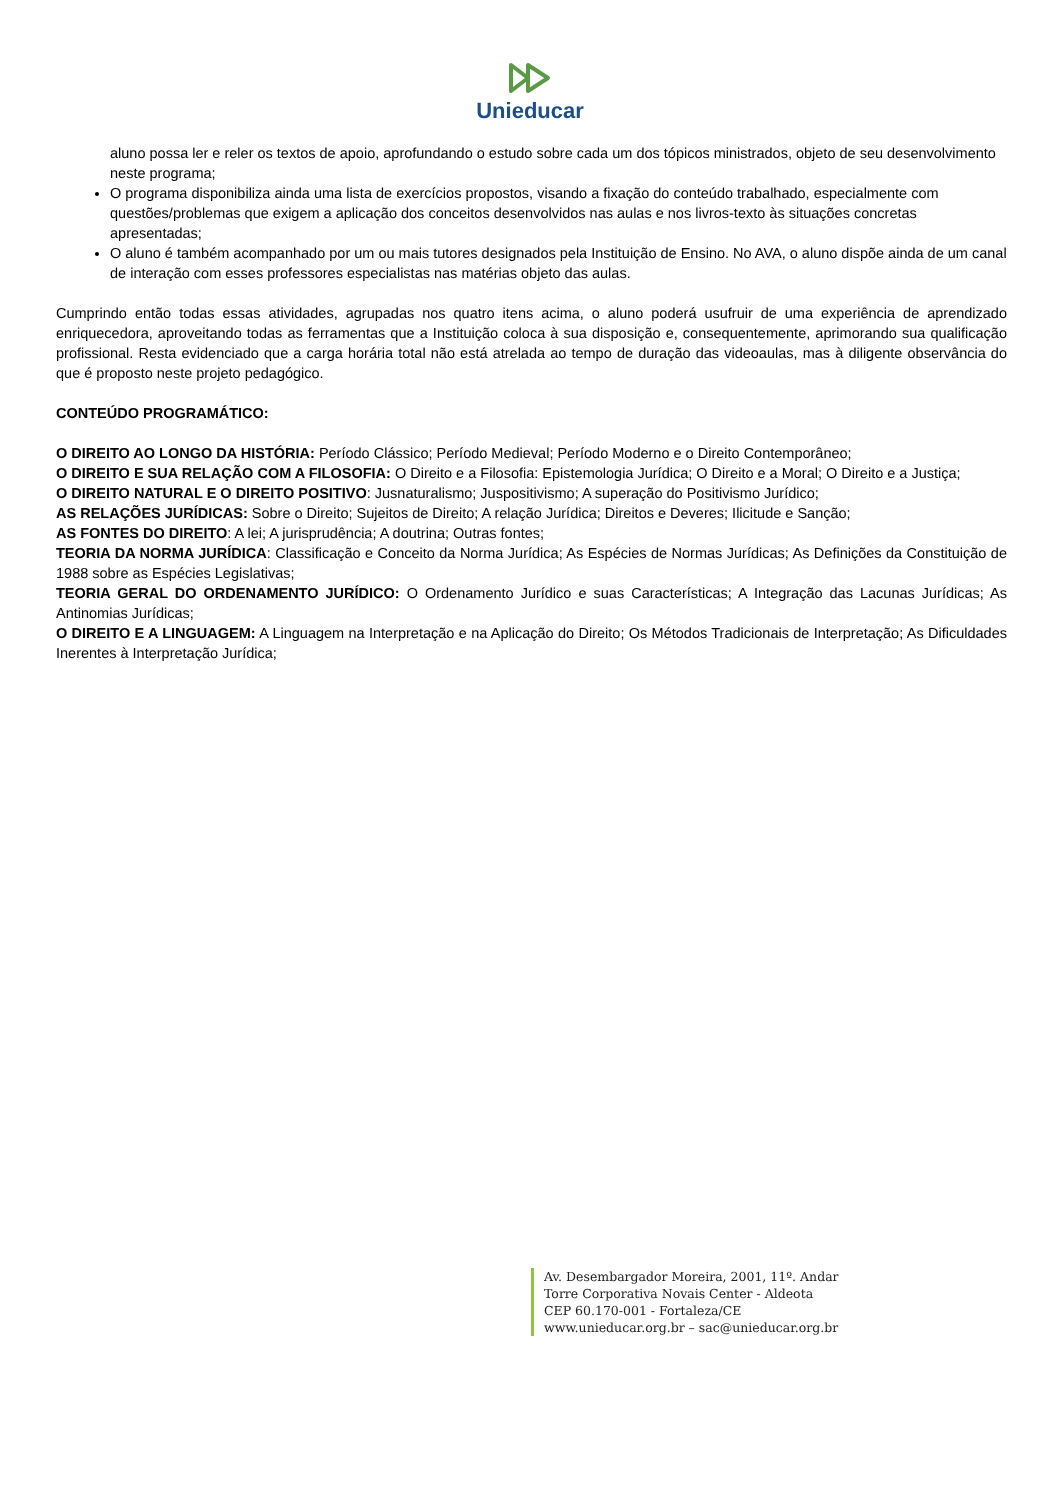Unieducar
aluno possa ler e reler os textos de apoio, aprofundando o estudo sobre cada um dos tópicos ministrados, objeto de seu desenvolvimento neste programa;
O programa disponibiliza ainda uma lista de exercícios propostos, visando a fixação do conteúdo trabalhado, especialmente com questões/problemas que exigem a aplicação dos conceitos desenvolvidos nas aulas e nos livros-texto às situações concretas apresentadas;
O aluno é também acompanhado por um ou mais tutores designados pela Instituição de Ensino. No AVA, o aluno dispõe ainda de um canal de interação com esses professores especialistas nas matérias objeto das aulas.
Cumprindo então todas essas atividades, agrupadas nos quatro itens acima, o aluno poderá usufruir de uma experiência de aprendizado enriquecedora, aproveitando todas as ferramentas que a Instituição coloca à sua disposição e, consequentemente, aprimorando sua qualificação profissional. Resta evidenciado que a carga horária total não está atrelada ao tempo de duração das videoaulas, mas à diligente observância do que é proposto neste projeto pedagógico.
CONTEÚDO PROGRAMÁTICO:
O DIREITO AO LONGO DA HISTÓRIA: Período Clássico; Período Medieval; Período Moderno e o Direito Contemporâneo;
O DIREITO E SUA RELAÇÃO COM A FILOSOFIA: O Direito e a Filosofia: Epistemologia Jurídica; O Direito e a Moral; O Direito e a Justiça;
O DIREITO NATURAL E O DIREITO POSITIVO: Jusnaturalismo; Juspositivismo; A superação do Positivismo Jurídico;
AS RELAÇÕES JURÍDICAS: Sobre o Direito; Sujeitos de Direito; A relação Jurídica; Direitos e Deveres; Ilicitude e Sanção;
AS FONTES DO DIREITO: A lei; A jurisprudência; A doutrina; Outras fontes;
TEORIA DA NORMA JURÍDICA: Classificação e Conceito da Norma Jurídica; As Espécies de Normas Jurídicas; As Definições da Constituição de 1988 sobre as Espécies Legislativas;
TEORIA GERAL DO ORDENAMENTO JURÍDICO: O Ordenamento Jurídico e suas Características; A Integração das Lacunas Jurídicas; As Antinomias Jurídicas;
O DIREITO E A LINGUAGEM: A Linguagem na Interpretação e na Aplicação do Direito; Os Métodos Tradicionais de Interpretação; As Dificuldades Inerentes à Interpretação Jurídica;
Av. Desembargador Moreira, 2001, 11º. Andar
Torre Corporativa Novais Center - Aldeota
CEP 60.170-001 - Fortaleza/CE
www.unieducar.org.br – sac@unieducar.org.br